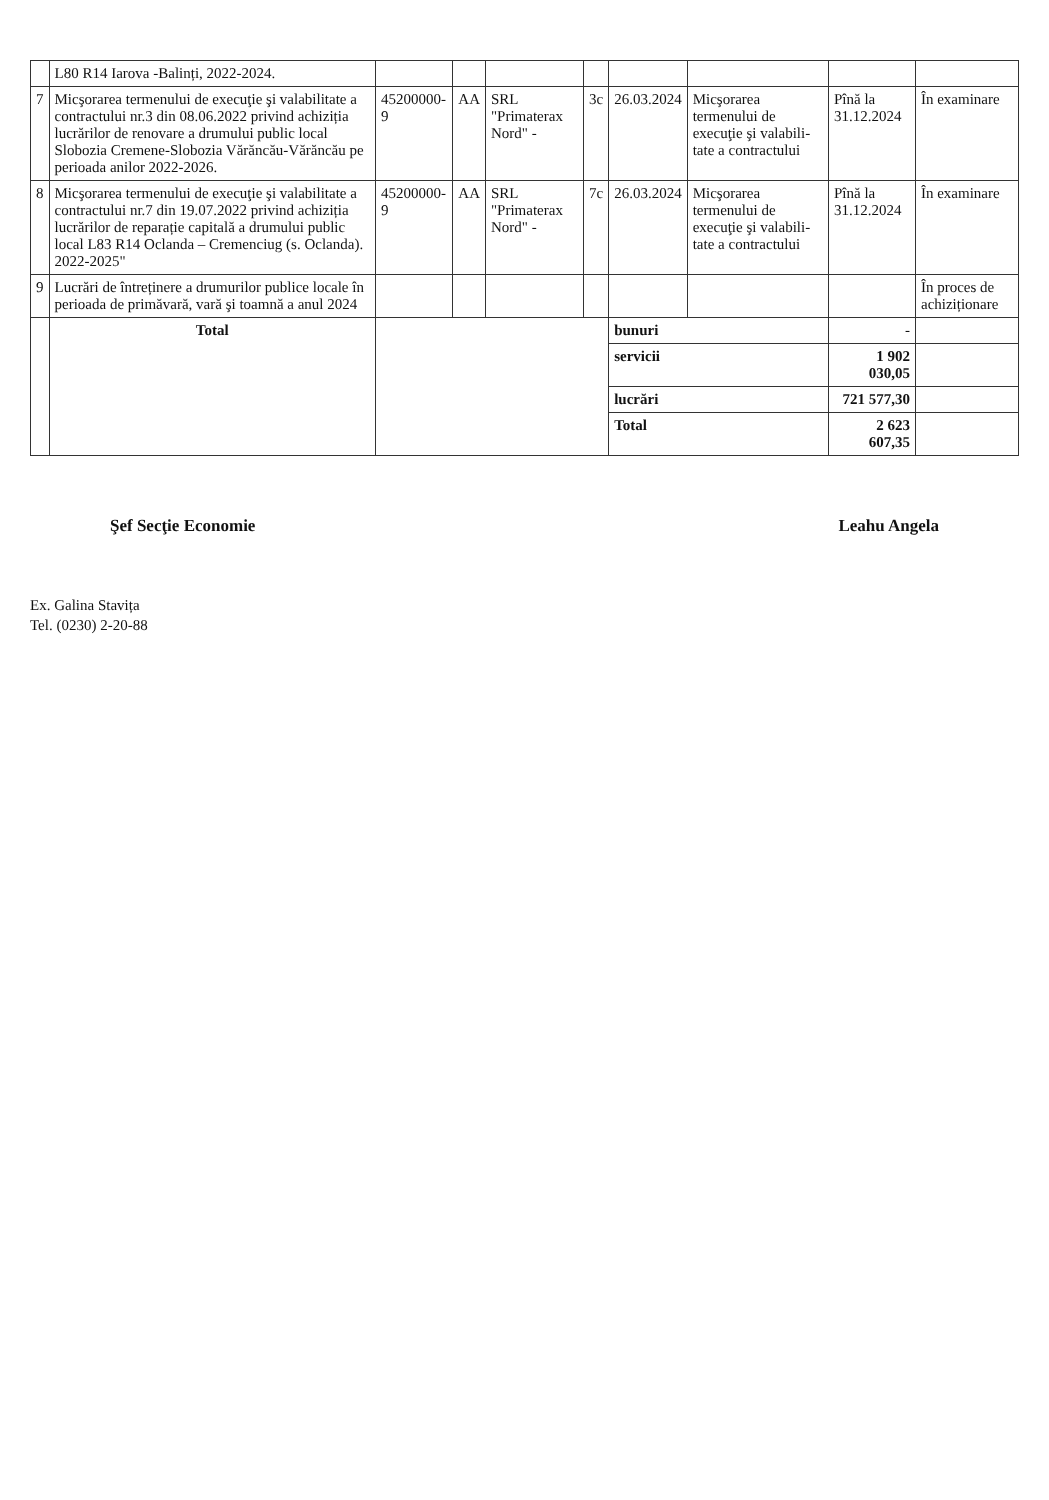| | L80 R14 Iarova -Balinți, 2022-2024. | | | | | | | | |
| 7 | Micşorarea termenului de execuţie şi valabilitate a contractului nr.3 din 08.06.2022 privind achiziția lucrărilor de renovare a drumului public local Slobozia Cremene-Slobozia Vărăncău-Vărăncău pe perioada anilor 2022-2026. | 45200000-9 | AA | SRL "Primaterax Nord" - | 3c | 26.03.2024 | Micşorarea termenului de execuţie şi valabili-tate a contractului | Pînă la 31.12.2024 | În examinare |
| 8 | Micşorarea termenului de execuţie şi valabilitate a contractului nr.7 din 19.07.2022 privind achiziția lucrărilor de reparație capitală a drumului public local L83 R14 Oclanda – Cremenciug (s. Oclanda). 2022-2025" | 45200000-9 | AA | SRL "Primaterax Nord" - | 7c | 26.03.2024 | Micşorarea termenului de execuţie şi valabili-tate a contractului | Pînă la 31.12.2024 | În examinare |
| 9 | Lucrări de întreținere a drumurilor publice locale în perioada de primăvară, vară şi toamnă a anul 2024 | | | | | | | | În proces de achiziționare |
| | Total | | | | | bunuri | | - | |
| | | | | | | servicii | | 1 902 030,05 | |
| | | | | | | lucrări | | 721 577,30 | |
| | | | | | | Total | | 2 623 607,35 | |
Şef Secţie Economie Leahu Angela
Ex. Galina Stavița
Tel. (0230) 2-20-88